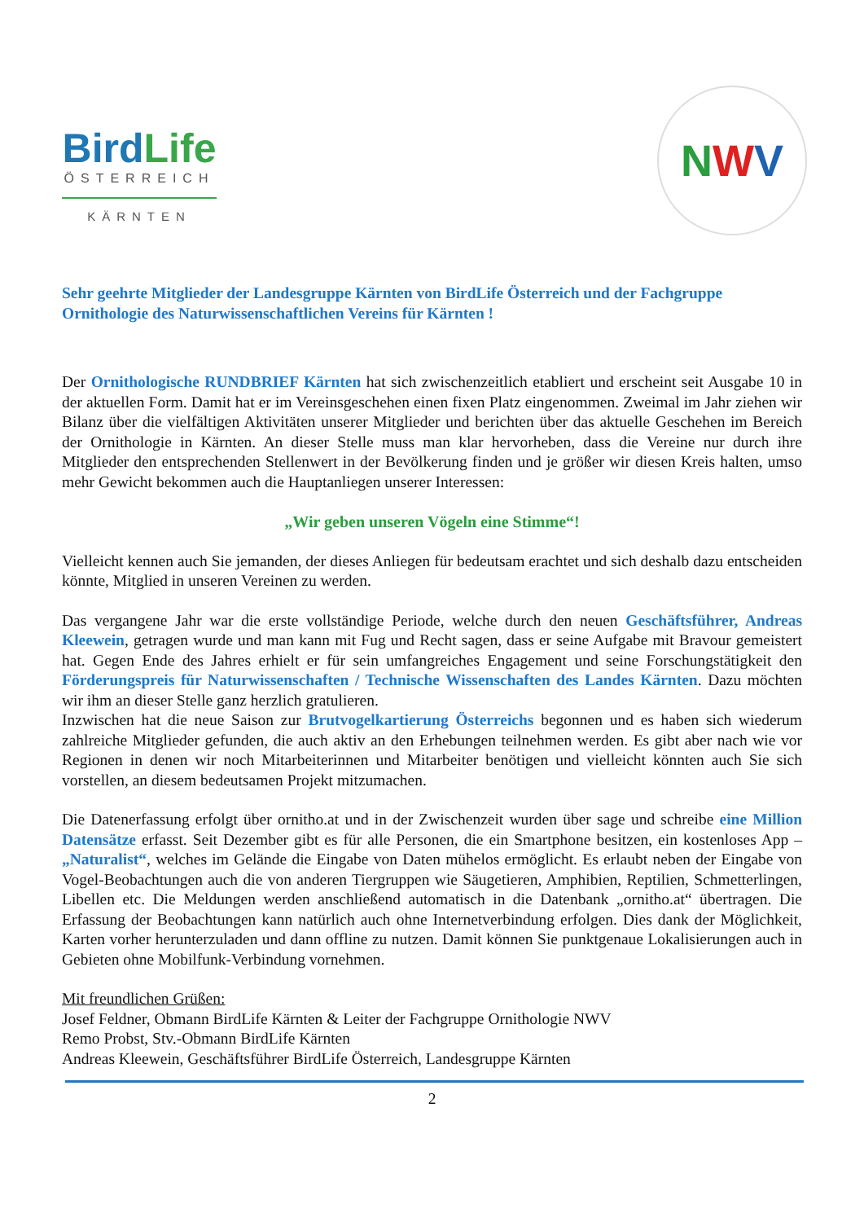BirdLife
ÖSTERREICH
KÄRNTEN
N W V
Sehr geehrte Mitglieder der Landesgruppe Kärnten von BirdLife Österreich und der Fachgruppe Ornithologie des Naturwissenschaftlichen Vereins für Kärnten !
Der Ornithologische RUNDBRIEF Kärnten hat sich zwischenzeitlich etabliert und erscheint seit Ausgabe 10 in der aktuellen Form. Damit hat er im Vereinsgeschehen einen fixen Platz eingenommen. Zweimal im Jahr ziehen wir Bilanz über die vielfältigen Aktivitäten unserer Mitglieder und berichten über das aktuelle Geschehen im Bereich der Ornithologie in Kärnten. An dieser Stelle muss man klar hervorheben, dass die Vereine nur durch ihre Mitglieder den entsprechenden Stellenwert in der Bevölkerung finden und je größer wir diesen Kreis halten, umso mehr Gewicht bekommen auch die Hauptanliegen unserer Interessen:
„Wir geben unseren Vögeln eine Stimme“!
Vielleicht kennen auch Sie jemanden, der dieses Anliegen für bedeutsam erachtet und sich deshalb dazu entscheiden könnte, Mitglied in unseren Vereinen zu werden.
Das vergangene Jahr war die erste vollständige Periode, welche durch den neuen Geschäftsführer, Andreas Kleewein, getragen wurde und man kann mit Fug und Recht sagen, dass er seine Aufgabe mit Bravour gemeistert hat. Gegen Ende des Jahres erhielt er für sein umfangreiches Engagement und seine Forschungstätigkeit den Förderungspreis für Naturwissenschaften / Technische Wissenschaften des Landes Kärnten. Dazu möchten wir ihm an dieser Stelle ganz herzlich gratulieren.
Inzwischen hat die neue Saison zur Brutvogelkartierung Österreichs begonnen und es haben sich wiederum zahlreiche Mitglieder gefunden, die auch aktiv an den Erhebungen teilnehmen werden. Es gibt aber nach wie vor Regionen in denen wir noch Mitarbeiterinnen und Mitarbeiter benötigen und vielleicht könnten auch Sie sich vorstellen, an diesem bedeutsamen Projekt mitzumachen.
Die Datenerfassung erfolgt über ornitho.at und in der Zwischenzeit wurden über sage und schreibe eine Million Datensätze erfasst. Seit Dezember gibt es für alle Personen, die ein Smartphone besitzen, ein kostenloses App – „Naturalist“, welches im Gelände die Eingabe von Daten mühelos ermöglicht. Es erlaubt neben der Eingabe von Vogel-Beobachtungen auch die von anderen Tiergruppen wie Säugetieren, Amphibien, Reptilien, Schmetterlingen, Libellen etc. Die Meldungen werden anschließend automatisch in die Datenbank „ornitho.at“ übertragen. Die Erfassung der Beobachtungen kann natürlich auch ohne Internetverbindung erfolgen. Dies dank der Möglichkeit, Karten vorher herunterzuladen und dann offline zu nutzen. Damit können Sie punktgenaue Lokalisierungen auch in Gebieten ohne Mobilfunk-Verbindung vornehmen.
Mit freundlichen Grüßen:
Josef Feldner, Obmann BirdLife Kärnten & Leiter der Fachgruppe Ornithologie NWV
Remo Probst, Stv.-Obmann BirdLife Kärnten
Andreas Kleewein, Geschäftsführer BirdLife Österreich, Landesgruppe Kärnten
2